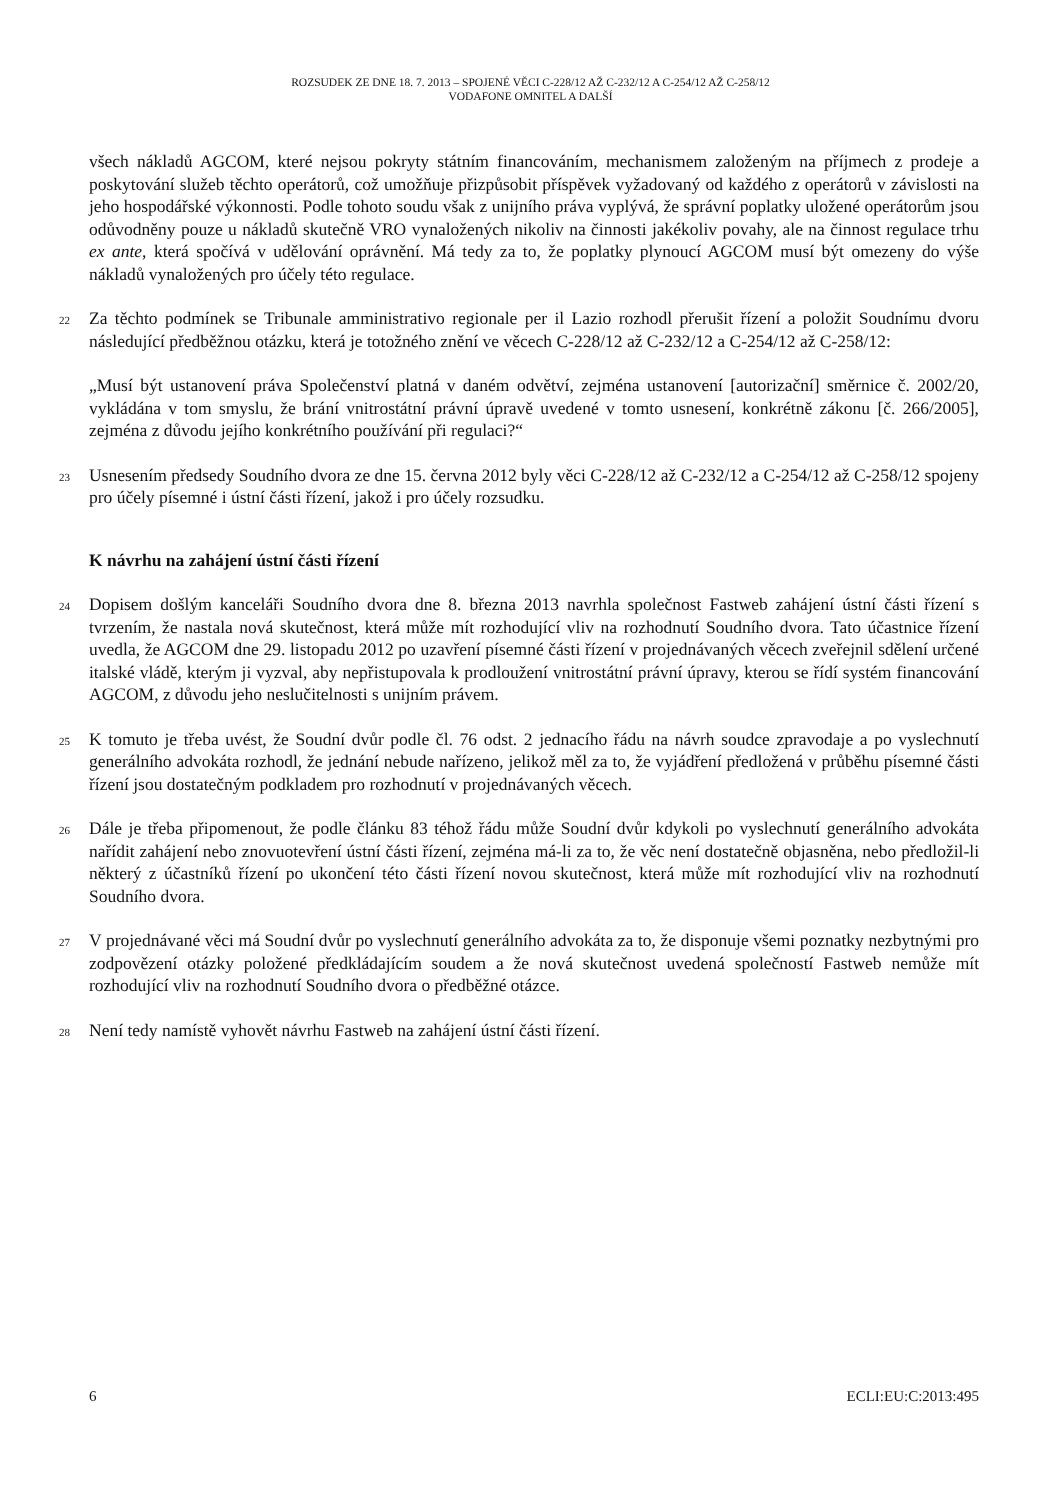ROZSUDEK ZE DNE 18. 7. 2013 – SPOJENÉ VĚCI C-228/12 AŽ C-232/12 A C-254/12 AŽ C-258/12
VODAFONE OMNITEL A DALŠÍ
všech nákladů AGCOM, které nejsou pokryty státním financováním, mechanismem založeným na příjmech z prodeje a poskytování služeb těchto operátorů, což umožňuje přizpůsobit příspěvek vyžadovaný od každého z operátorů v závislosti na jeho hospodářské výkonnosti. Podle tohoto soudu však z unijního práva vyplývá, že správní poplatky uložené operátorům jsou odůvodněny pouze u nákladů skutečně VRO vynaložených nikoliv na činnosti jakékoliv povahy, ale na činnost regulace trhu ex ante, která spočívá v udělování oprávnění. Má tedy za to, že poplatky plynoucí AGCOM musí být omezeny do výše nákladů vynaložených pro účely této regulace.
22
Za těchto podmínek se Tribunale amministrativo regionale per il Lazio rozhodl přerušit řízení a položit Soudnímu dvoru následující předběžnou otázku, která je totožného znění ve věcech C-228/12 až C-232/12 a C-254/12 až C-258/12:
„Musí být ustanovení práva Společenství platná v daném odvětví, zejména ustanovení [autorizační] směrnice č. 2002/20, vykládána v tom smyslu, že brání vnitrostátní právní úpravě uvedené v tomto usnesení, konkrétně zákonu [č. 266/2005], zejména z důvodu jejího konkrétního používání při regulaci?“
23
Usnesením předsedy Soudního dvora ze dne 15. června 2012 byly věci C-228/12 až C-232/12 a C-254/12 až C-258/12 spojeny pro účely písemné i ústní části řízení, jakož i pro účely rozsudku.
K návrhu na zahájení ústní části řízení
24
Dopisem došlým kanceláři Soudního dvora dne 8. března 2013 navrhla společnost Fastweb zahájení ústní části řízení s tvrzením, že nastala nová skutečnost, která může mít rozhodující vliv na rozhodnutí Soudního dvora. Tato účastnice řízení uvedla, že AGCOM dne 29. listopadu 2012 po uzavření písemné části řízení v projednávaných věcech zveřejnil sdělení určené italské vládě, kterým ji vyzval, aby nepřistupovala k prodloužení vnitrostátní právní úpravy, kterou se řídí systém financování AGCOM, z důvodu jeho neslučitelnosti s unijním právem.
25
K tomuto je třeba uvést, že Soudní dvůr podle čl. 76 odst. 2 jednacího řádu na návrh soudce zpravodaje a po vyslechnutí generálního advokáta rozhodl, že jednání nebude nařízeno, jelikož měl za to, že vyjádření předložená v průběhu písemné části řízení jsou dostatečným podkladem pro rozhodnutí v projednávaných věcech.
26
Dále je třeba připomenout, že podle článku 83 téhož řádu může Soudní dvůr kdykoli po vyslechnutí generálního advokáta nařídit zahájení nebo znovuotevření ústní části řízení, zejména má-li za to, že věc není dostatečně objasněna, nebo předložil-li některý z účastníků řízení po ukončení této části řízení novou skutečnost, která může mít rozhodující vliv na rozhodnutí Soudního dvora.
27
V projednávané věci má Soudní dvůr po vyslechnutí generálního advokáta za to, že disponuje všemi poznatky nezbytnými pro zodpovězení otázky položené předkládajícím soudem a že nová skutečnost uvedená společností Fastweb nemůže mít rozhodující vliv na rozhodnutí Soudního dvora o předběžné otázce.
28
Není tedy namístě vyhovět návrhu Fastweb na zahájení ústní části řízení.
6 ECLI:EU:C:2013:495